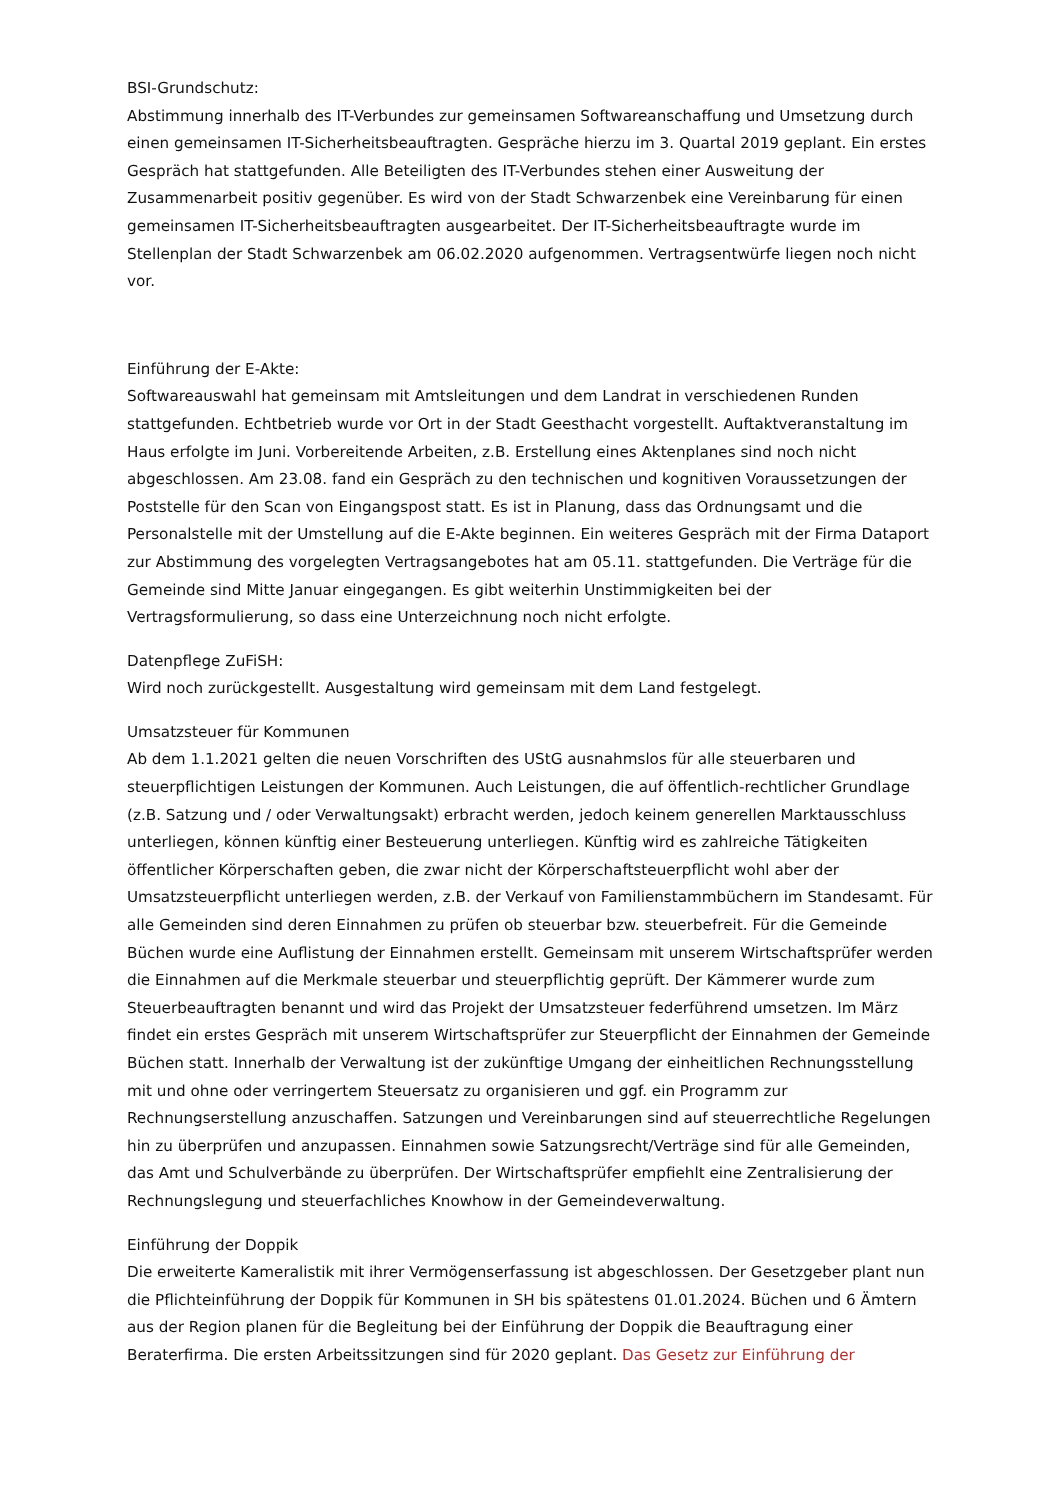BSI-Grundschutz:
Abstimmung innerhalb des IT-Verbundes zur gemeinsamen Softwareanschaffung und Umsetzung durch einen gemeinsamen IT-Sicherheitsbeauftragten. Gespräche hierzu im 3. Quartal 2019 geplant. Ein erstes Gespräch hat stattgefunden. Alle Beteiligten des IT-Verbundes stehen einer Ausweitung der Zusammenarbeit positiv gegenüber. Es wird von der Stadt Schwarzenbek eine Vereinbarung für einen gemeinsamen IT-Sicherheitsbeauftragten ausgearbeitet. Der IT-Sicherheitsbeauftragte wurde im Stellenplan der Stadt Schwarzenbek am 06.02.2020 aufgenommen. Vertragsentwürfe liegen noch nicht vor.
Einführung der E-Akte:
Softwareauswahl hat gemeinsam mit Amtsleitungen und dem Landrat in verschiedenen Runden stattgefunden. Echtbetrieb wurde vor Ort in der Stadt Geesthacht vorgestellt. Auftaktveranstaltung im Haus erfolgte im Juni. Vorbereitende Arbeiten, z.B. Erstellung eines Aktenplanes sind noch nicht abgeschlossen. Am 23.08. fand ein Gespräch zu den technischen und kognitiven Voraussetzungen der Poststelle für den Scan von Eingangspost statt. Es ist in Planung, dass das Ordnungsamt und die Personalstelle mit der Umstellung auf die E-Akte beginnen. Ein weiteres Gespräch mit der Firma Dataport zur Abstimmung des vorgelegten Vertragsangebotes hat am 05.11. stattgefunden. Die Verträge für die Gemeinde sind Mitte Januar eingegangen. Es gibt weiterhin Unstimmigkeiten bei der Vertragsformulierung, so dass eine Unterzeichnung noch nicht erfolgte.
Datenpflege ZuFiSH:
Wird noch zurückgestellt. Ausgestaltung wird gemeinsam mit dem Land festgelegt.
Umsatzsteuer für Kommunen
Ab dem 1.1.2021 gelten die neuen Vorschriften des UStG ausnahmslos für alle steuerbaren und steuerpflichtigen Leistungen der Kommunen. Auch Leistungen, die auf öffentlich-rechtlicher Grundlage (z.B. Satzung und / oder Verwaltungsakt) erbracht werden, jedoch keinem generellen Marktausschluss unterliegen, können künftig einer Besteuerung unterliegen. Künftig wird es zahlreiche Tätigkeiten öffentlicher Körperschaften geben, die zwar nicht der Körperschaftsteuerpflicht wohl aber der Umsatzsteuerpflicht unterliegen werden, z.B. der Verkauf von Familienstammbüchern im Standesamt. Für alle Gemeinden sind deren Einnahmen zu prüfen ob steuerbar bzw. steuerbefreit. Für die Gemeinde Büchen wurde eine Auflistung der Einnahmen erstellt. Gemeinsam mit unserem Wirtschaftsprüfer werden die Einnahmen auf die Merkmale steuerbar und steuerpflichtig geprüft. Der Kämmerer wurde zum Steuerbeauftragten benannt und wird das Projekt der Umsatzsteuer federführend umsetzen. Im März findet ein erstes Gespräch mit unserem Wirtschaftsprüfer zur Steuerpflicht der Einnahmen der Gemeinde Büchen statt. Innerhalb der Verwaltung ist der zukünftige Umgang der einheitlichen Rechnungsstellung mit und ohne oder verringertem Steuersatz zu organisieren und ggf. ein Programm zur Rechnungserstellung anzuschaffen. Satzungen und Vereinbarungen sind auf steuerrechtliche Regelungen hin zu überprüfen und anzupassen. Einnahmen sowie Satzungsrecht/Verträge sind für alle Gemeinden, das Amt und Schulverbände zu überprüfen. Der Wirtschaftsprüfer empfiehlt eine Zentralisierung der Rechnungslegung und steuerfachliches Knowhow in der Gemeindeverwaltung.
Einführung der Doppik
Die erweiterte Kameralistik mit ihrer Vermögenserfassung ist abgeschlossen. Der Gesetzgeber plant nun die Pflichteinführung der Doppik für Kommunen in SH bis spätestens 01.01.2024. Büchen und 6 Ämtern aus der Region planen für die Begleitung bei der Einführung der Doppik die Beauftragung einer Beraterfirma. Die ersten Arbeitssitzungen sind für 2020 geplant. Das Gesetz zur Einführung der